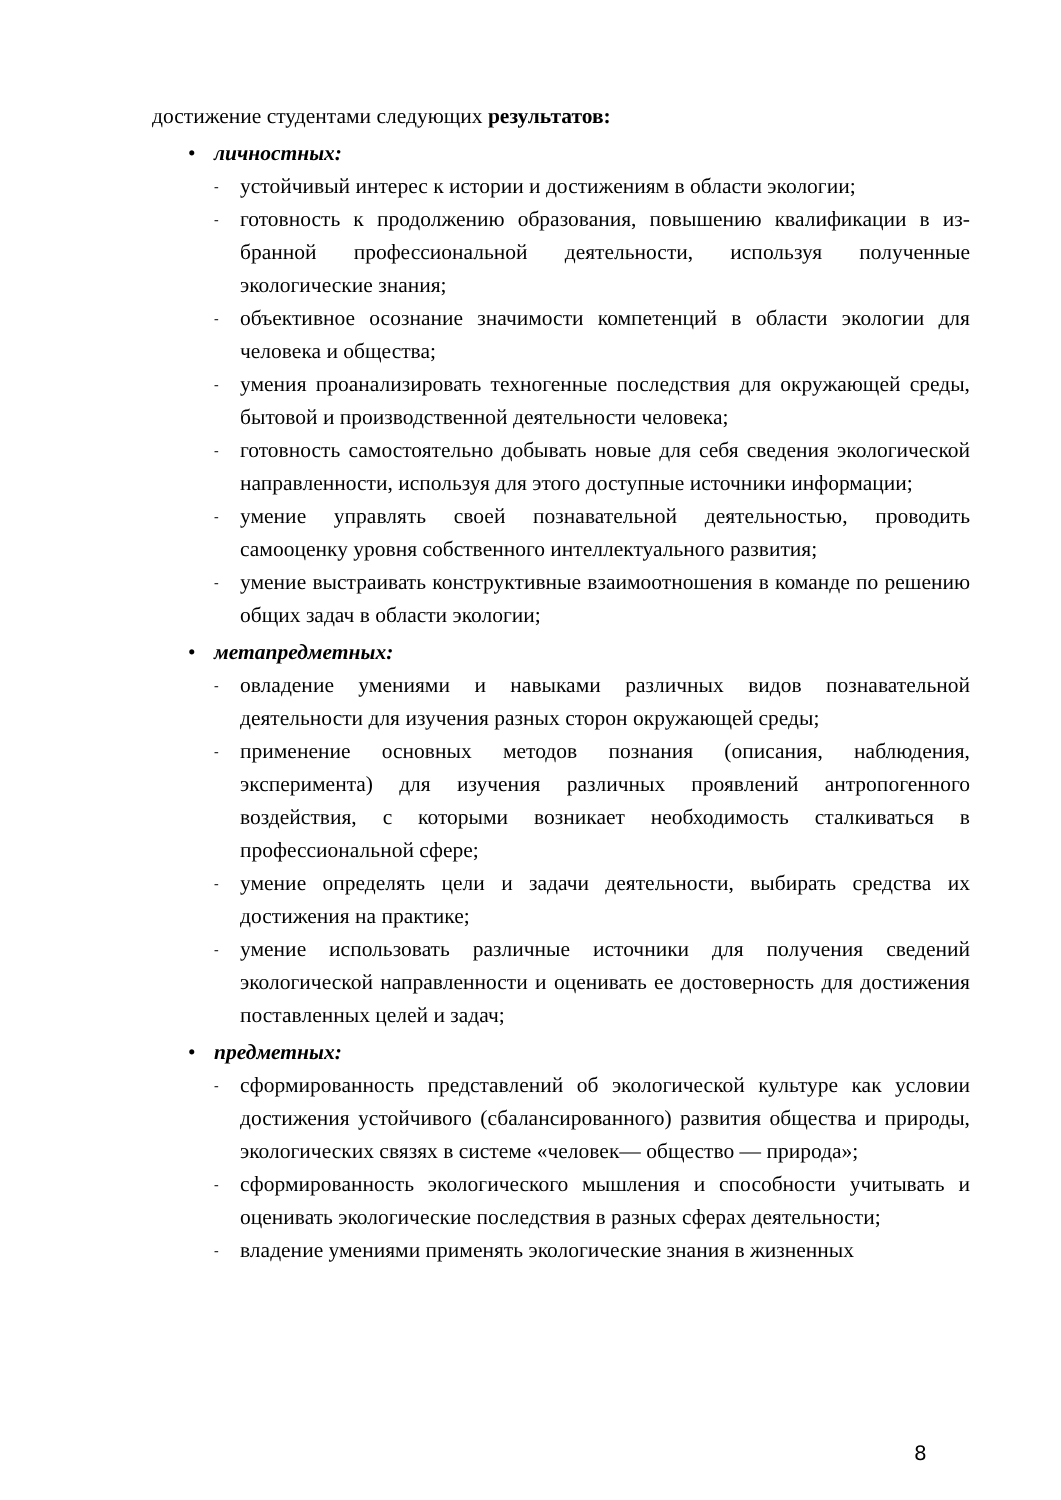достижение студентами следующих результатов:
• личностных:
- устойчивый интерес к истории и достижениям в области экологии;
- готовность к продолжению образования, повышению квалификации в из- бранной профессиональной деятельности, используя полученные экологические знания;
- объективное осознание значимости компетенций в области экологии для человека и общества;
- умения проанализировать техногенные последствия для окружающей среды, бытовой и производственной деятельности человека;
- готовность самостоятельно добывать новые для себя сведения экологической направленности, используя для этого доступные источники информации;
- умение управлять своей познавательной деятельностью, проводить самооценку уровня собственного интеллектуального развития;
- умение выстраивать конструктивные взаимоотношения в команде по решению общих задач в области экологии;
• метапредметных:
- овладение умениями и навыками различных видов познавательной деятельности для изучения разных сторон окружающей среды;
- применение основных методов познания (описания, наблюдения, эксперимента) для изучения различных проявлений антропогенного воздействия, с которыми возникает необходимость сталкиваться в профессиональной сфере;
- умение определять цели и задачи деятельности, выбирать средства их достижения на практике;
- умение использовать различные источники для получения сведений экологической направленности и оценивать ее достоверность для достижения поставленных целей и задач;
• предметных:
- сформированность представлений об экологической культуре как условии достижения устойчивого (сбалансированного) развития общества и природы, экологических связях в системе «человек— общество — природа»;
- сформированность экологического мышления и способности учитывать и оценивать экологические последствия в разных сферах деятельности;
- владение умениями применять экологические знания в жизненных
8